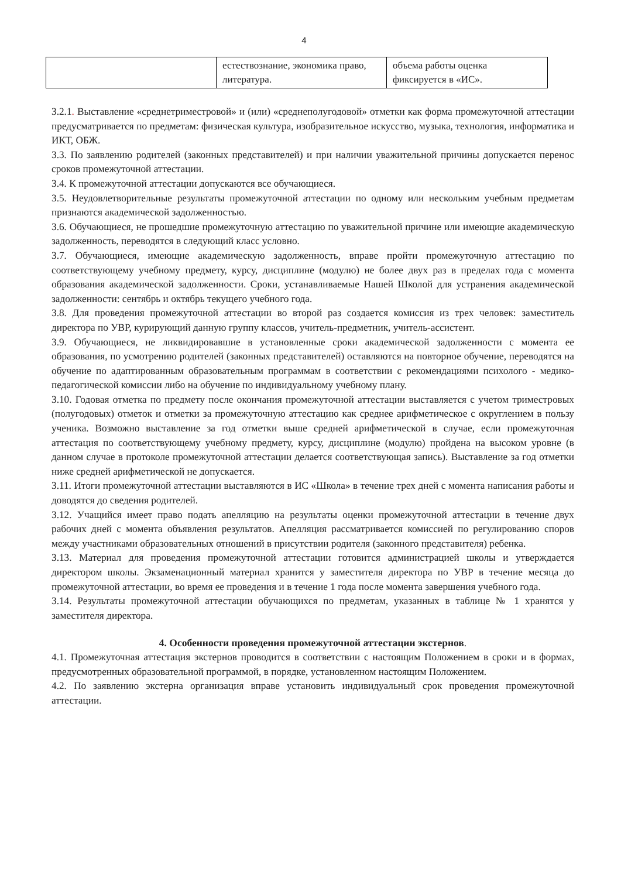4
| | естествознание, экономика право, литература. | объема работы оценка фиксируется в «ИС». |
3.2.1. Выставление «среднетриместровой» и (или) «среднеполугодовой» отметки как форма промежуточной аттестации предусматривается по предметам: физическая культура, изобразительное искусство, музыка, технология, информатика и ИКТ, ОБЖ.
3.3. По заявлению родителей (законных представителей) и при наличии уважительной причины допускается перенос сроков промежуточной аттестации.
3.4. К промежуточной аттестации допускаются все обучающиеся.
3.5. Неудовлетворительные результаты промежуточной аттестации по одному или нескольким учебным предметам признаются академической задолженностью.
3.6. Обучающиеся, не прошедшие промежуточную аттестацию по уважительной причине или имеющие академическую задолженность, переводятся в следующий класс условно.
3.7. Обучающиеся, имеющие академическую задолженность, вправе пройти промежуточную аттестацию по соответствующему учебному предмету, курсу, дисциплине (модулю) не более двух раз в пределах года с момента образования академической задолженности. Сроки, устанавливаемые Нашей Школой для устранения академической задолженности: сентябрь и октябрь текущего учебного года.
3.8. Для проведения промежуточной аттестации во второй раз создается комиссия из трех человек: заместитель директора по УВР, курирующий данную группу классов, учитель-предметник, учитель-ассистент.
3.9. Обучающиеся, не ликвидировавшие в установленные сроки академической задолженности с момента ее образования, по усмотрению родителей (законных представителей) оставляются на повторное обучение, переводятся на обучение по адаптированным образовательным программам в соответствии с рекомендациями психолого - медико-педагогической комиссии либо на обучение по индивидуальному учебному плану.
3.10. Годовая отметка по предмету после окончания промежуточной аттестации выставляется с учетом триместровых (полугодовых) отметок и отметки за промежуточную аттестацию как среднее арифметическое с округлением в пользу ученика. Возможно выставление за год отметки выше средней арифметической в случае, если промежуточная аттестация по соответствующему учебному предмету, курсу, дисциплине (модулю) пройдена на высоком уровне (в данном случае в протоколе промежуточной аттестации делается соответствующая запись). Выставление за год отметки ниже средней арифметической не допускается.
3.11. Итоги промежуточной аттестации выставляются в ИС «Школа» в течение трех дней с момента написания работы и доводятся до сведения родителей.
3.12. Учащийся имеет право подать апелляцию на результаты оценки промежуточной аттестации в течение двух рабочих дней с момента объявления результатов. Апелляция рассматривается комиссией по регулированию споров между участниками образовательных отношений в присутствии родителя (законного представителя) ребенка.
3.13. Материал для проведения промежуточной аттестации готовится администрацией школы и утверждается директором школы. Экзаменационный материал хранится у заместителя директора по УВР в течение месяца до промежуточной аттестации, во время ее проведения и в течение 1 года после момента завершения учебного года.
3.14. Результаты промежуточной аттестации обучающихся по предметам, указанных в таблице № 1 хранятся у заместителя директора.
4. Особенности проведения промежуточной аттестации экстернов.
4.1. Промежуточная аттестация экстернов проводится в соответствии с настоящим Положением в сроки и в формах, предусмотренных образовательной программой, в порядке, установленном настоящим Положением.
4.2. По заявлению экстерна организация вправе установить индивидуальный срок проведения промежуточной аттестации.